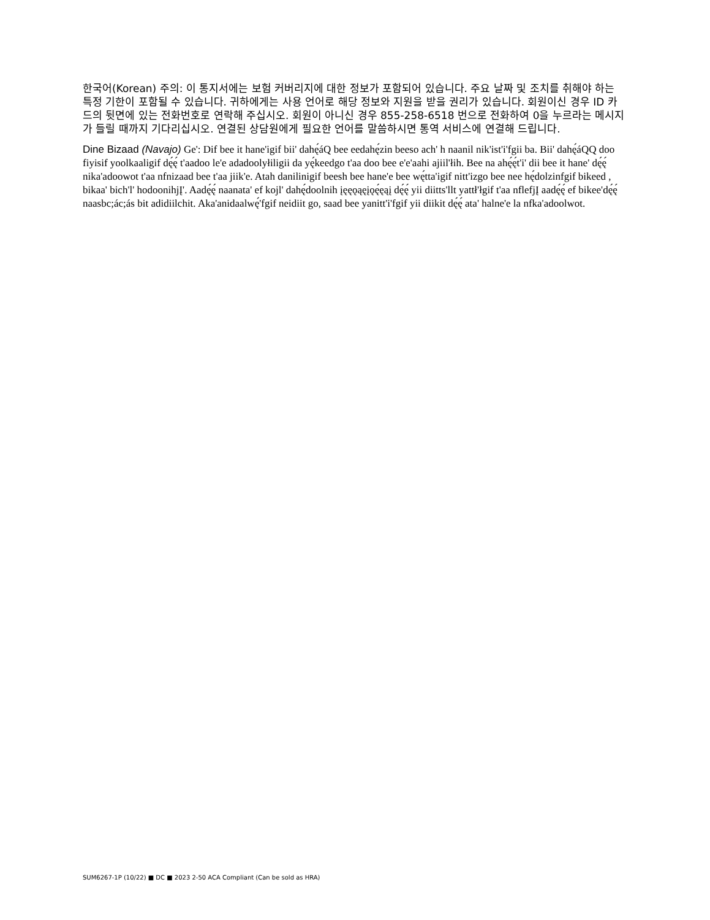한국어(Korean) 주의: 이 통지서에는 보험 커버리지에 대한 정보가 포함되어 있습니다. 주요 날짜 및 조치를 취해야 하는 특정 기한이 포함될 수 있습니다. 귀하에게는 사용 언어로 해당 정보와 지원을 받을 권리가 있습니다. 회원이신 경우 ID 카드의 뒷면에 있는 전화번호로 연락해 주십시오. 회원이 아니신 경우 855-258-6518 번으로 전화하여 0을 누르라는 메시지가 들릴 때까지 기다리십시오. 연결된 상담원에게 필요한 언어를 말씀하시면 통역 서비스에 연결해 드립니다.
Dine Bizaad (Navajo) Ge': Dif bee it hane'igif bii' dahę́áQ bee eedahę́zin beeso ach' h naanil nik'ist'i'fgii ba. Bii' dahę́áQQ doo fiyisif yoolkaaligif dę́ę́ t'aadoo le'e adadoolyłiligii da yę́keedgo t'aa doo bee e'e'aahi ajiil'łih. Bee na ahę́ę́t'i' dii bee it hane' dę́ę́ nika'adoowot t'aa nfnizaad bee t'aa jiik'e. Atah danilinigif beesh bee hane'e bee wę́tta'igif nitt'izgo bee nee hę́dolzinfgif bikeed , bikaa' bich'l' hodoonihjĮ'. Aadę́ę́ naanata' ef kojl' dahę́doolnih įęęǫąęįǫę́ęąį dę́ę́ yii diitts'llt yattł'łgif t'aa nflefjĮ aadę́ę́ ef bikee'dę́ę́ naasbc;ác;ás bit adidiilchit. Aka'anidaalwę́'fgif neidiit go, saad bee yanitt'i'fgif yii diikit dę́ę́ ata' halne'e la nfka'adoolwot.
SUM6267-1P (10/22) ■ DC ■ 2023 2-50 ACA Compliant (Can be sold as HRA)